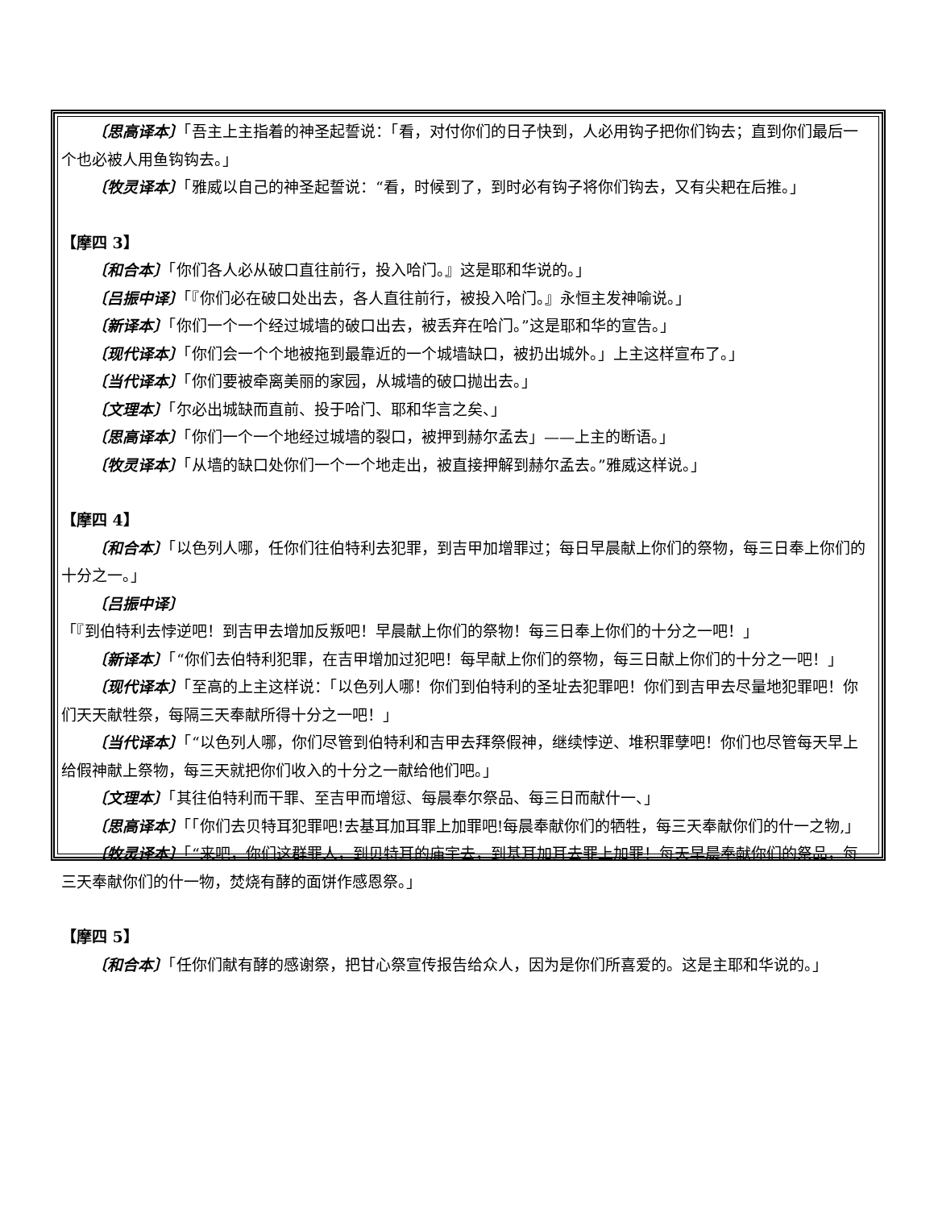〔思高译本〕「吾主上主指着的神圣起誓说：「看，对付你们的日子快到，人必用钩子把你们钩去；直到你们最后一个也必被人用鱼钩钩去。」
〔牧灵译本〕「雅威以自己的神圣起誓说：“看，时候到了，到时必有钩子将你们钩去，又有尖耙在后推。」
【摩四 3】
〔和合本〕「你们各人必从破口直往前行，投入哈门。』这是耶和华说的。」
〔吕振中译〕「『你们必在破口处出去，各人直往前行，被投入哈门。』永恒主发神喻说。」
〔新译本〕「你们一个一个经过城墙的破口出去，被丢弃在哈门。”这是耶和华的宣告。」
〔现代译本〕「你们会一个个地被拖到最靠近的一个城墙缺口，被扔出城外。」上主这样宣布了。」
〔当代译本〕「你们要被牵离美丽的家园，从城墙的破口抛出去。」
〔文理本〕「尔必出城缺而直前、投于哈门、耶和华言之矣、」
〔思高译本〕「你们一个一个地经过城墙的裂口，被押到赫尔孟去」——上主的断语。」
〔牧灵译本〕「从墙的缺口处你们一个一个地走出，被直接押解到赫尔孟去。”雅威这样说。」
【摩四 4】
〔和合本〕「以色列人哪，任你们往伯特利去犯罪，到吉甲加增罪过；每日早晨献上你们的祭物，每三日奉上你们的十分之一。」
〔吕振中译〕「『到伯特利去悖逆吧！到吉甲去增加反叛吧！早晨献上你们的祭物！每三日奉上你们的十分之一吧！」
〔新译本〕「“你们去伯特利犯罪，在吉甲增加过犯吧！每早献上你们的祭物，每三日献上你们的十分之一吧！」
〔现代译本〕「至高的上主这样说：「以色列人哪！你们到伯特利的圣址去犯罪吧！你们到吉甲去尽量地犯罪吧！你们天天献牲祭，每隔三天奉献所得十分之一吧！」
〔当代译本〕「“以色列人哪，你们尽管到伯特利和吉甲去拜祭假神，继续悖逆、堆积罪孽吧！你们也尽管每天早上给假神献上祭物，每三天就把你们收入的十分之一献给他们吧。」
〔文理本〕「其往伯特利而干罪、至吉甲而增愆、每晨奉尔祭品、每三日而献什一、」
〔思高译本〕「「你们去贝特耳犯罪吧!去基耳加耳罪上加罪吧!每晨奉献你们的牺牲，每三天奉献你们的什一之物,」
〔牧灵译本〕「“来吧，你们这群罪人，到贝特耳的庙宇去，到基耳加耳去罪上加罪！每天早晨奉献你们的祭品，每三天奉献你们的什一物，焚烧有酵的面饼作感恩祭。」
【摩四 5】
〔和合本〕「任你们献有酵的感谢祭，把甘心祭宣传报告给众人，因为是你们所喜爱的。这是主耶和华说的。」